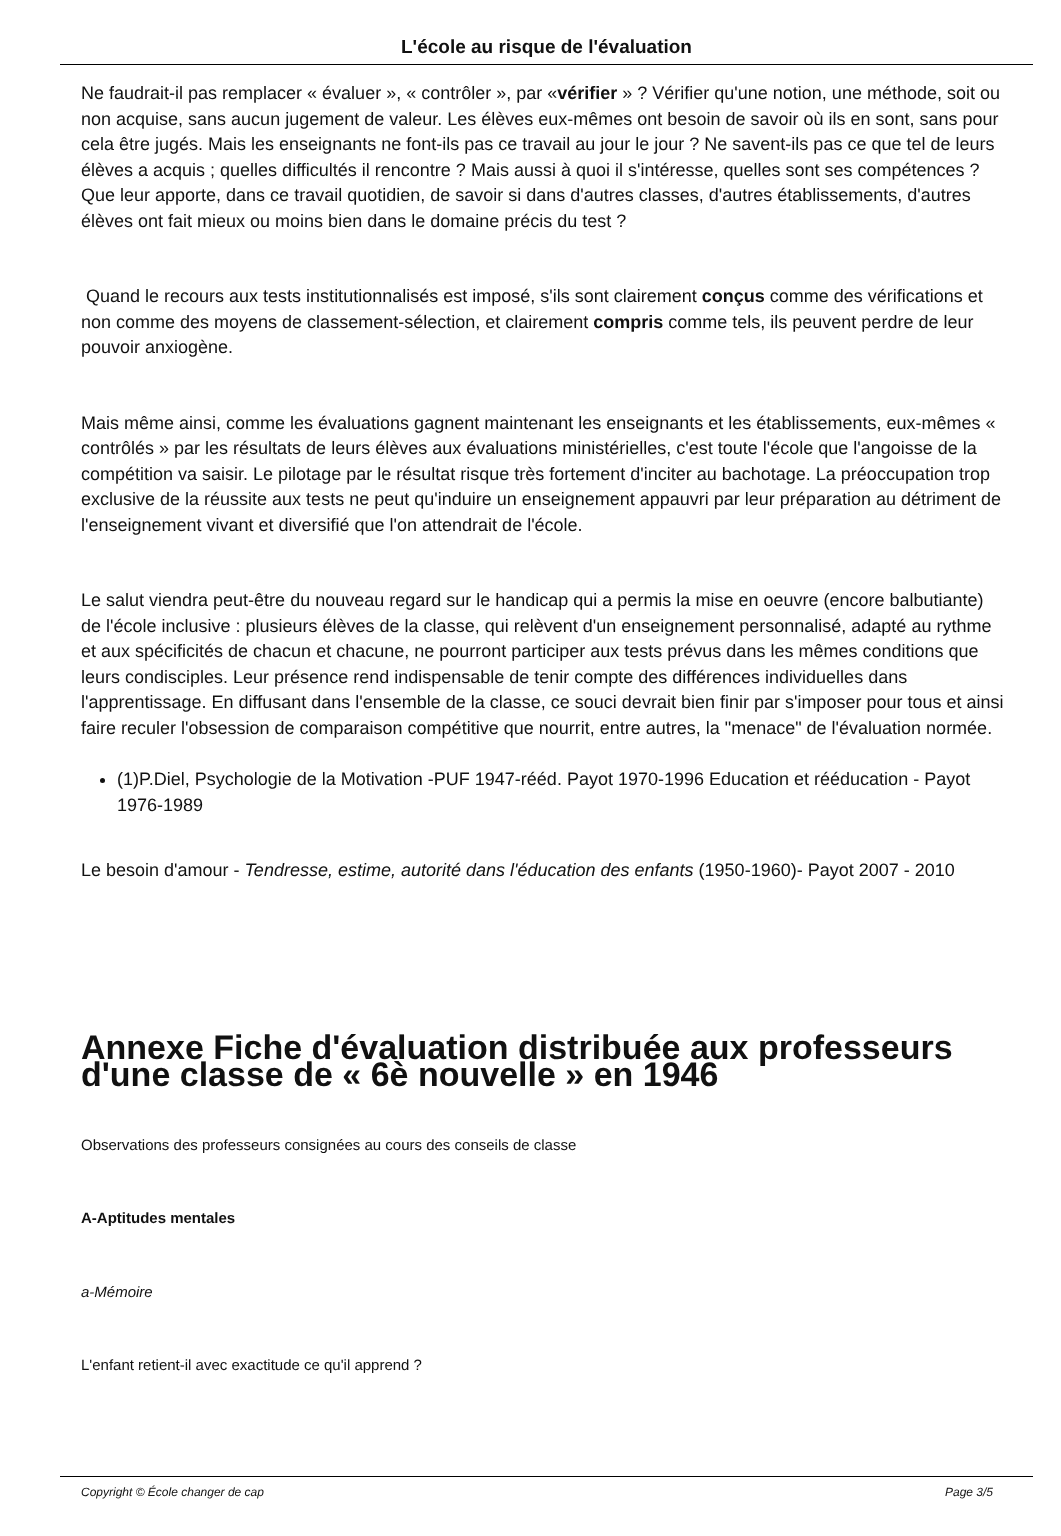L'école au risque de l'évaluation
Ne faudrait-il pas remplacer « évaluer », « contrôler », par «vérifier » ? Vérifier qu'une notion, une méthode, soit ou non acquise, sans aucun jugement de valeur. Les élèves eux-mêmes ont besoin de savoir où ils en sont, sans pour cela être jugés. Mais les enseignants ne font-ils pas ce travail au jour le jour ? Ne savent-ils pas ce que tel de leurs élèves a acquis ; quelles difficultés il rencontre ? Mais aussi à quoi il s'intéresse, quelles sont ses compétences ? Que leur apporte, dans ce travail quotidien, de savoir si dans d'autres classes, d'autres établissements, d'autres élèves ont fait mieux ou moins bien dans le domaine précis du test ?
Quand le recours aux tests institutionnalisés est imposé, s'ils sont clairement conçus comme des vérifications et non comme des moyens de classement-sélection, et clairement compris comme tels, ils peuvent perdre de leur pouvoir anxiogène.
Mais même ainsi, comme les évaluations gagnent maintenant les enseignants et les établissements, eux-mêmes « contrôlés » par les résultats de leurs élèves aux évaluations ministérielles, c'est toute l'école que l'angoisse de la compétition va saisir. Le pilotage par le résultat risque très fortement d'inciter au bachotage. La préoccupation trop exclusive de la réussite aux tests ne peut qu'induire un enseignement appauvri par leur préparation au détriment de l'enseignement vivant et diversifié que l'on attendrait de l'école.
Le salut viendra peut-être du nouveau regard sur le handicap qui a permis la mise en oeuvre (encore balbutiante) de l'école inclusive : plusieurs élèves de la classe, qui relèvent d'un enseignement personnalisé, adapté au rythme et aux spécificités de chacun et chacune, ne pourront participer aux tests prévus dans les mêmes conditions que leurs condisciples. Leur présence rend indispensable de tenir compte des différences individuelles dans l'apprentissage. En diffusant dans l'ensemble de la classe, ce souci devrait bien finir par s'imposer pour tous et ainsi faire reculer l'obsession de comparaison compétitive que nourrit, entre autres, la "menace" de l'évaluation normée.
(1)P.Diel, Psychologie de la Motivation -PUF 1947-rééd. Payot 1970-1996 Education et rééducation - Payot 1976-1989
Le besoin d'amour - Tendresse, estime, autorité dans l'éducation des enfants (1950-1960)- Payot 2007 - 2010
Annexe Fiche d'évaluation distribuée aux professeurs d'une classe de « 6è nouvelle » en 1946
Observations des professeurs consignées au cours des conseils de classe
A-Aptitudes mentales
a-Mémoire
L'enfant retient-il avec exactitude ce qu'il apprend ?
Copyright © École changer de cap Page 3/5